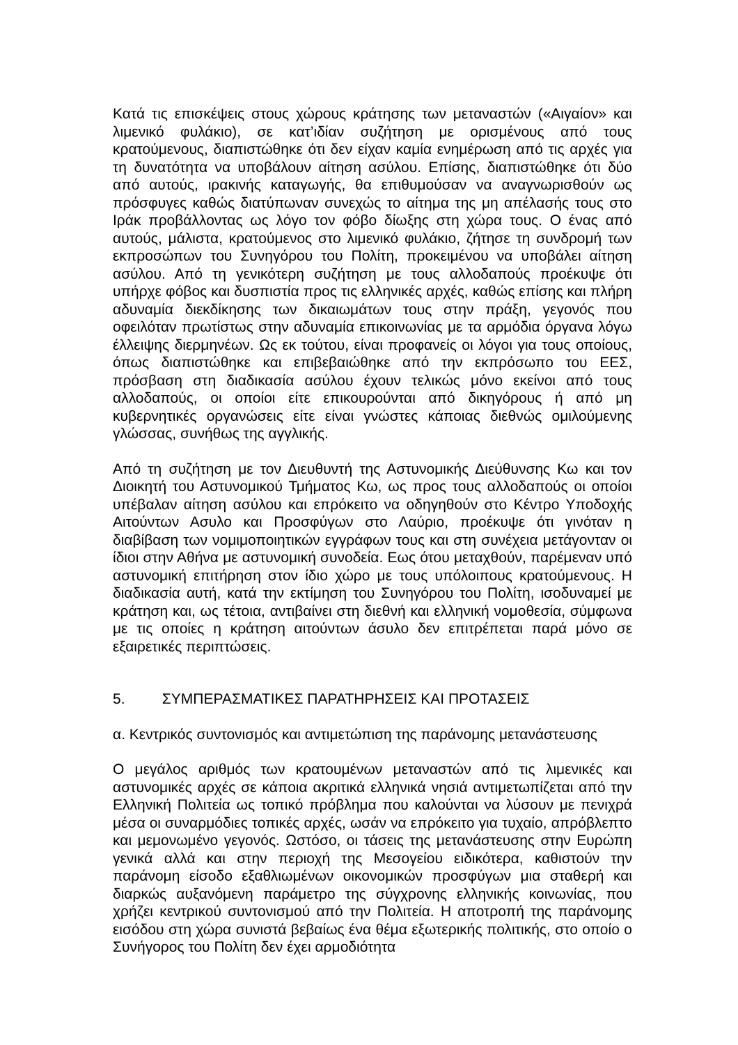Κατά τις επισκέψεις στους χώρους κράτησης των μεταναστών («Αιγαίον» και λιμενικό φυλάκιο), σε κατ’ιδίαν συζήτηση με ορισμένους από τους κρατούμενους, διαπιστώθηκε ότι δεν είχαν καμία ενημέρωση από τις αρχές για τη δυνατότητα να υποβάλουν αίτηση ασύλου. Επίσης, διαπιστώθηκε ότι δύο από αυτούς, ιρακινής καταγωγής, θα επιθυμούσαν να αναγνωρισθούν ως πρόσφυγες καθώς διατύπωναν συνεχώς το αίτημα της μη απέλασής τους στο Ιράκ προβάλλοντας ως λόγο τον φόβο δίωξης στη χώρα τους. Ο ένας από αυτούς, μάλιστα, κρατούμενος στο λιμενικό φυλάκιο, ζήτησε τη συνδρομή των εκπροσώπων του Συνηγόρου του Πολίτη, προκειμένου να υποβάλει αίτηση ασύλου. Από τη γενικότερη συζήτηση με τους αλλοδαπούς προέκυψε ότι υπήρχε φόβος και δυσπιστία προς τις ελληνικές αρχές, καθώς επίσης και πλήρη αδυναμία διεκδίκησης των δικαιωμάτων τους στην πράξη, γεγονός που οφειλόταν πρωτίστως στην αδυναμία επικοινωνίας με τα αρμόδια όργανα λόγω έλλειψης διερμηνέων. Ως εκ τούτου, είναι προφανείς οι λόγοι για τους οποίους, όπως διαπιστώθηκε και επιβεβαιώθηκε από την εκπρόσωπο του ΕΕΣ, πρόσβαση στη διαδικασία ασύλου έχουν τελικώς μόνο εκείνοι από τους αλλοδαπούς, οι οποίοι είτε επικουρούνται από δικηγόρους ή από μη κυβερνητικές οργανώσεις είτε είναι γνώστες κάποιας διεθνώς ομιλούμενης γλώσσας, συνήθως της αγγλικής.
Από τη συζήτηση με τον Διευθυντή της Αστυνομικής Διεύθυνσης Κω και τον Διοικητή του Αστυνομικού Τμήματος Κω, ως προς τους αλλοδαπούς οι οποίοι υπέβαλαν αίτηση ασύλου και επρόκειτο να οδηγηθούν στο Κέντρο Υποδοχής Αιτούντων Ασυλο και Προσφύγων στο Λαύριο, προέκυψε ότι γινόταν η διαβίβαση των νομιμοποιητικών εγγράφων τους και στη συνέχεια μετάγονταν οι ίδιοι στην Αθήνα με αστυνομική συνοδεία. Εως ότου μεταχθούν, παρέμεναν υπό αστυνομική επιτήρηση στον ίδιο χώρο με τους υπόλοιπους κρατούμενους. Η διαδικασία αυτή, κατά την εκτίμηση του Συνηγόρου του Πολίτη, ισοδυναμεί με κράτηση και, ως τέτοια, αντιβαίνει στη διεθνή και ελληνική νομοθεσία, σύμφωνα με τις οποίες η κράτηση αιτούντων άσυλο δεν επιτρέπεται παρά μόνο σε εξαιρετικές περιπτώσεις.
5. ΣΥΜΠΕΡΑΣΜΑΤΙΚΕΣ ΠΑΡΑΤΗΡΗΣΕΙΣ ΚΑΙ ΠΡΟΤΑΣΕΙΣ
α. Κεντρικός συντονισμός και αντιμετώπιση της παράνομης μετανάστευσης
Ο μεγάλος αριθμός των κρατουμένων μεταναστών από τις λιμενικές και αστυνομικές αρχές σε κάποια ακριτικά ελληνικά νησιά αντιμετωπίζεται από την Ελληνική Πολιτεία ως τοπικό πρόβλημα που καλούνται να λύσουν με πενιχρά μέσα οι συναρμόδιες τοπικές αρχές, ωσάν να επρόκειτο για τυχαίο, απρόβλεπτο και μεμονωμένο γεγονός. Ωστόσο, οι τάσεις της μετανάστευσης στην Ευρώπη γενικά αλλά και στην περιοχή της Μεσογείου ειδικότερα, καθιστούν την παράνομη είσοδο εξαθλιωμένων οικονομικών προσφύγων μια σταθερή και διαρκώς αυξανόμενη παράμετρο της σύγχρονης ελληνικής κοινωνίας, που χρήζει κεντρικού συντονισμού από την Πολιτεία. Η αποτροπή της παράνομης εισόδου στη χώρα συνιστά βεβαίως ένα θέμα εξωτερικής πολιτικής, στο οποίο ο Συνήγορος του Πολίτη δεν έχει αρμοδιότητα